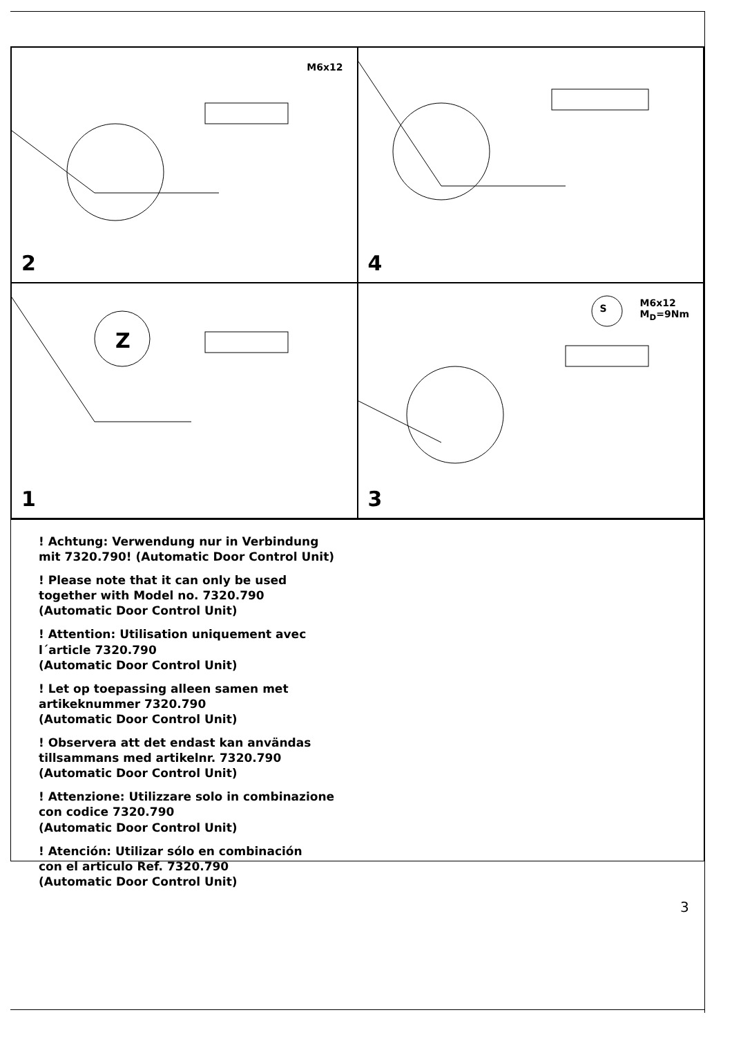2
M6x12
4
1
Z
3
S M6x12
M<sub>D</sub>=9Nm
! Achtung: Verwendung nur in Verbindung
mit 7320.790! (Automatic Door Control Unit)
! Please note that it can only be used
together with Model no. 7320.790
(Automatic Door Control Unit)
! Attention: Utilisation uniquement avec
l´article 7320.790
(Automatic Door Control Unit)
! Let op toepassing alleen samen met
artikeknummer 7320.790
(Automatic Door Control Unit)
! Observera att det endast kan användas
tillsammans med artikelnr. 7320.790
(Automatic Door Control Unit)
! Attenzione: Utilizzare solo in combinazione
con codice 7320.790
(Automatic Door Control Unit)
! Atención: Utilizar sólo en combinación
con el articulo Ref. 7320.790
(Automatic Door Control Unit)
3